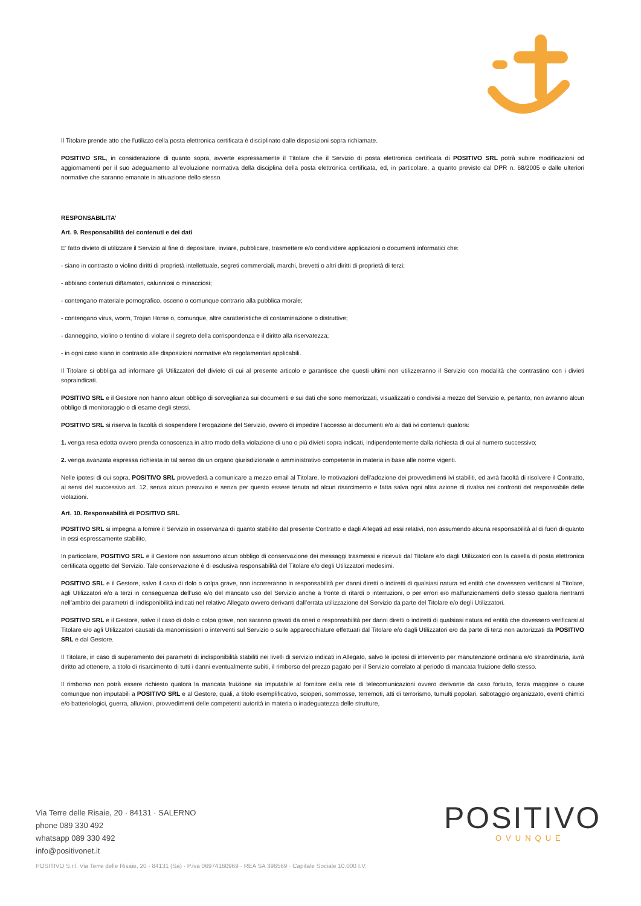Il Titolare prende atto che l'utilizzo della posta elettronica certificata è disciplinato dalle disposizioni sopra richiamate.
POSITIVO SRL, in considerazione di quanto sopra, avverte espressamente il Titolare che il Servizio di posta elettronica certificata di POSITIVO SRL potrà subire modificazioni od aggiornamenti per il suo adeguamento all'evoluzione normativa della disciplina della posta elettronica certificata, ed, in particolare, a quanto previsto dal DPR n. 68/2005 e dalle ulteriori normative che saranno emanate in attuazione dello stesso.
RESPONSABILITA’
Art. 9. Responsabilità dei contenuti e dei dati
E’ fatto divieto di utilizzare il Servizio al fine di depositare, inviare, pubblicare, trasmettere e/o condividere applicazioni o documenti informatici che:
- siano in contrasto o violino diritti di proprietà intellettuale, segreti commerciali, marchi, brevetti o altri diritti di proprietà di terzi;
- abbiano contenuti diffamatori, calunniosi o minacciosi;
- contengano materiale pornografico, osceno o comunque contrario alla pubblica morale;
- contengano virus, worm, Trojan Horse o, comunque, altre caratteristiche di contaminazione o distruttive;
- danneggino, violino o tentino di violare il segreto della corrispondenza e il diritto alla riservatezza;
- in ogni caso siano in contrasto alle disposizioni normative e/o regolamentari applicabili.
Il Titolare si obbliga ad informare gli Utilizzatori del divieto di cui al presente articolo e garantisce che questi ultimi non utilizzeranno il Servizio con modalità che contrastino con i divieti sopraindicati.
POSITIVO SRL e il Gestore non hanno alcun obbligo di sorveglianza sui documenti e sui dati che sono memorizzati, visualizzati o condivisi a mezzo del Servizio e, pertanto, non avranno alcun obbligo di monitoraggio o di esame degli stessi.
POSITIVO SRL si riserva la facoltà di sospendere l’erogazione del Servizio, ovvero di impedire l’accesso ai documenti e/o ai dati ivi contenuti qualora:
1. venga resa edotta ovvero prenda conoscenza in altro modo della violazione di uno o più divieti sopra indicati, indipendentemente dalla richiesta di cui al numero successivo;
2. venga avanzata espressa richiesta in tal senso da un organo giurisdizionale o amministrativo competente in materia in base alle norme vigenti.
Nelle ipotesi di cui sopra, POSITIVO SRL provvederà a comunicare a mezzo email al Titolare, le motivazioni dell’adozione dei provvedimenti ivi stabiliti, ed avrà facoltà di risolvere il Contratto, ai sensi del successivo art. 12, senza alcun preavviso e senza per questo essere tenuta ad alcun risarcimento e fatta salva ogni altra azione di rivalsa nei confronti del responsabile delle violazioni.
Art. 10. Responsabilità di POSITIVO SRL
POSITIVO SRL si impegna a fornire il Servizio in osservanza di quanto stabilito dal presente Contratto e dagli Allegati ad essi relativi, non assumendo alcuna responsabilità al di fuori di quanto in essi espressamente stabilito.
In particolare, POSITIVO SRL e il Gestore non assumono alcun obbligo di conservazione dei messaggi trasmessi e ricevuti dal Titolare e/o dagli Utilizzatori con la casella di posta elettronica certificata oggetto del Servizio. Tale conservazione è di esclusiva responsabilità del Titolare e/o degli Utilizzatori medesimi.
POSITIVO SRL e il Gestore, salvo il caso di dolo o colpa grave, non incorreranno in responsabilità per danni diretti o indiretti di qualsiasi natura ed entità che dovessero verificarsi al Titolare, agli Utilizzatori e/o a terzi in conseguenza dell’uso e/o del mancato uso del Servizio anche a fronte di ritardi o interruzioni, o per errori e/o malfunzionamenti dello stesso qualora rientranti nell’ambito dei parametri di indisponibilità indicati nel relativo Allegato ovvero derivanti dall’errata utilizzazione del Servizio da parte del Titolare e/o degli Utilizzatori.
POSITIVO SRL e il Gestore, salvo il caso di dolo o colpa grave, non saranno gravati da oneri o responsabilità per danni diretti o indiretti di qualsiasi natura ed entità che dovessero verificarsi al Titolare e/o agli Utilizzatori causati da manomissioni o interventi sul Servizio o sulle apparecchiature effettuati dal Titolare e/o dagli Utilizzatori e/o da parte di terzi non autorizzati da POSITIVO SRL e dal Gestore.
Il Titolare, in caso di superamento dei parametri di indisponibilità stabiliti nei livelli di servizio indicati in Allegato, salvo le ipotesi di intervento per manutenzione ordinaria e/o straordinaria, avrà diritto ad ottenere, a titolo di risarcimento di tutti i danni eventualmente subiti, il rimborso del prezzo pagato per il Servizio correlato al periodo di mancata fruizione dello stesso.
Il rimborso non potrà essere richiesto qualora la mancata fruizione sia imputabile al fornitore della rete di telecomunicazioni ovvero derivante da caso fortuito, forza maggiore o cause comunque non imputabili a POSITIVO SRL e al Gestore, quali, a titolo esemplificativo, scioperi, sommosse, terremoti, atti di terrorismo, tumulti popolari, sabotaggio organizzato, eventi chimici e/o batteriologici, guerra, alluvioni, provvedimenti delle competenti autorità in materia o inadeguatezza delle strutture,
Via Terre delle Risaie, 20 · 84131 · SALERNO
phone 089 330 492
whatsapp 089 330 492
info@positivonet.it
POSITIVO
OVUNQUE
POSITIVO S.r.l. Via Terre delle Risaie, 20 · 84131 (Sa) · P.iva 06974160969 · REA SA 396569 · Capitale Sociale 10.000 I.V.